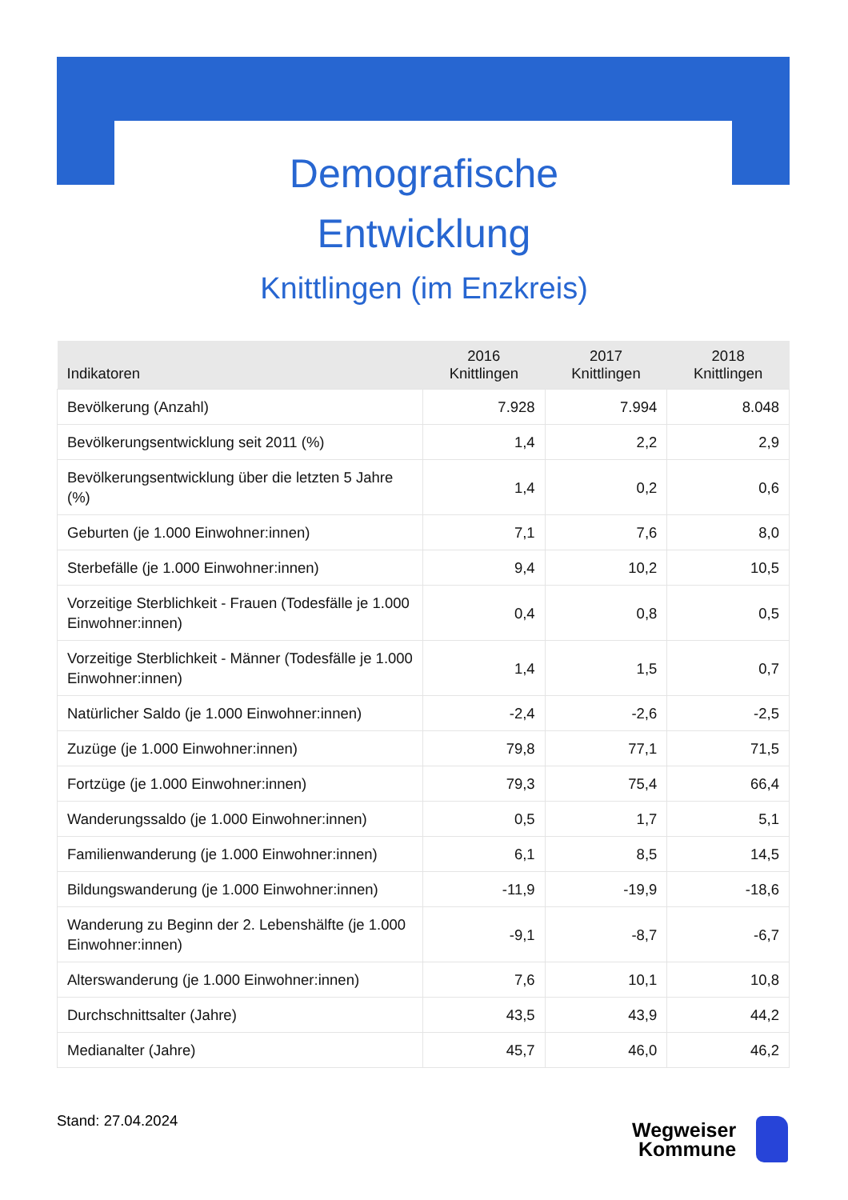Demografische
Entwicklung
Knittlingen (im Enzkreis)
| Indikatoren | 2016 Knittlingen | 2017 Knittlingen | 2018 Knittlingen |
| --- | --- | --- | --- |
| Bevölkerung (Anzahl) | 7.928 | 7.994 | 8.048 |
| Bevölkerungsentwicklung seit 2011 (%) | 1,4 | 2,2 | 2,9 |
| Bevölkerungsentwicklung über die letzten 5 Jahre (%) | 1,4 | 0,2 | 0,6 |
| Geburten (je 1.000 Einwohner:innen) | 7,1 | 7,6 | 8,0 |
| Sterbefälle (je 1.000 Einwohner:innen) | 9,4 | 10,2 | 10,5 |
| Vorzeitige Sterblichkeit - Frauen (Todesfälle je 1.000 Einwohner:innen) | 0,4 | 0,8 | 0,5 |
| Vorzeitige Sterblichkeit - Männer (Todesfälle je 1.000 Einwohner:innen) | 1,4 | 1,5 | 0,7 |
| Natürlicher Saldo (je 1.000 Einwohner:innen) | -2,4 | -2,6 | -2,5 |
| Zuzüge (je 1.000 Einwohner:innen) | 79,8 | 77,1 | 71,5 |
| Fortzüge (je 1.000 Einwohner:innen) | 79,3 | 75,4 | 66,4 |
| Wanderungssaldo (je 1.000 Einwohner:innen) | 0,5 | 1,7 | 5,1 |
| Familienwanderung (je 1.000 Einwohner:innen) | 6,1 | 8,5 | 14,5 |
| Bildungswanderung (je 1.000 Einwohner:innen) | -11,9 | -19,9 | -18,6 |
| Wanderung zu Beginn der 2. Lebenshälfte (je 1.000 Einwohner:innen) | -9,1 | -8,7 | -6,7 |
| Alterswanderung (je 1.000 Einwohner:innen) | 7,6 | 10,1 | 10,8 |
| Durchschnittsalter (Jahre) | 43,5 | 43,9 | 44,2 |
| Medianalter (Jahre) | 45,7 | 46,0 | 46,2 |
Stand: 27.04.2024
Wegweiser
Kommune